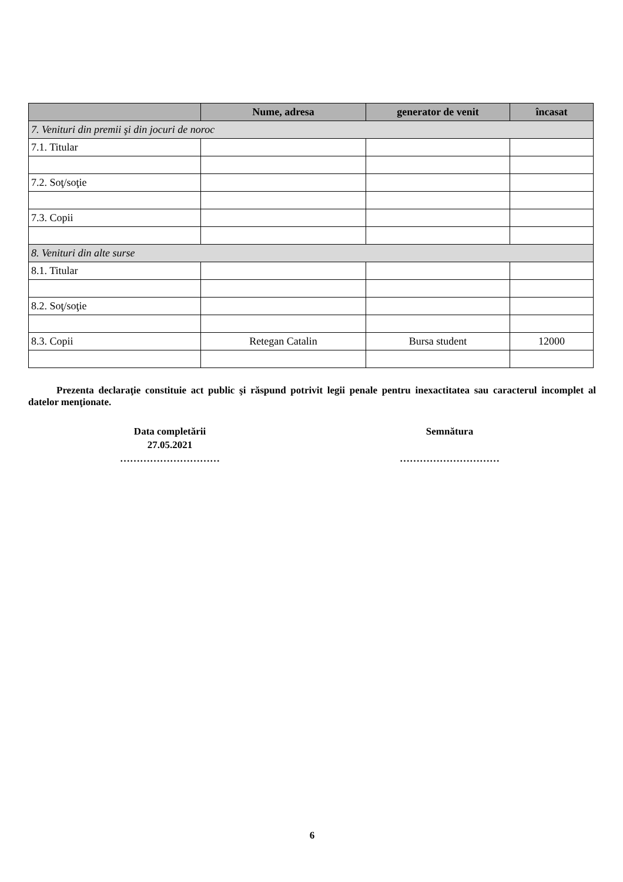| | Nume, adresa | generator de venit | încasat |
| --- | --- | --- | --- |
| 7. Venituri din premii şi din jocuri de noroc | | | |
| 7.1. Titular | | | |
| 7.2. Soţ/soţie | | | |
| 7.3. Copii | | | |
| 8. Venituri din alte surse | | | |
| 8.1. Titular | | | |
| 8.2. Soţ/soţie | | | |
| 8.3. Copii | Retegan Catalin | Bursa student | 12000 |
Prezenta declaraţie constituie act public şi răspund potrivit legii penale pentru inexactitatea sau caracterul incomplet al datelor menţionate.
Data completării
27.05.2021
…………………………
Semnătura
…………………………
6